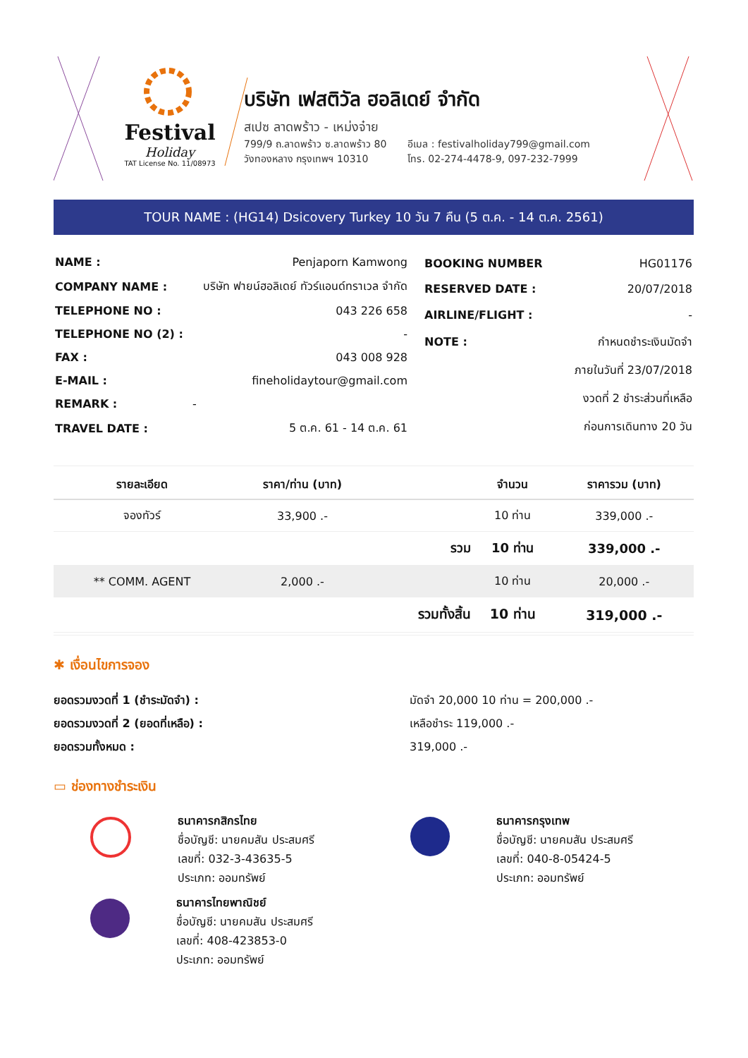Festival
Holiday
TAT License No. 11/08973
บริษัท เฟสติวัล ฮอลิเดย์ จำกัด
สเปซ ลาดพร้าว - เหม่งจ๋าย
799/9 ถ.ลาดพร้าว ซ.ลาดพร้าว 80
วังทองหลาง กรุงเทพฯ 10310
อีเมล : festivalholiday799@gmail.com
โทร. 02-274-4478-9, 097-232-7999
TOUR NAME : (HG14) Dsicovery Turkey 10 วัน 7 คืน (5 ต.ค. - 14 ต.ค. 2561)
| NAME : | Penjaporn Kamwong |
| COMPANY NAME : | บริษัท ฟายน์ฮอลิเดย์ ทัวร์แอนด์ทราเวล จำกัด |
| TELEPHONE NO : | 043 226 658 |
| TELEPHONE NO (2) : | - |
| FAX : | 043 008 928 |
| E-MAIL : | fineholidaytour@gmail.com |
| REMARK : | - |
| TRAVEL DATE : | 5 ต.ค. 61 - 14 ต.ค. 61 |
| BOOKING NUMBER | HG01176 |
| RESERVED DATE : | 20/07/2018 |
| AIRLINE/FLIGHT : | - |
| NOTE : | กำหนดชำระเงินมัดจำ |
| | ภายในวันที่ 23/07/2018 |
| | งวดที่ 2 ชำระส่วนที่เหลือ |
| | ก่อนการเดินทาง 20 วัน |
| รายละเอียด | ราคา/ท่าน (บาท) | | จำนวน | ราคารวม (บาท) |
| --- | --- | --- | --- | --- |
| จองทัวร์ | 33,900 .- | | 10 ท่าน | 339,000 .- |
| | | รวม | 10 ท่าน | 339,000 .- |
| ** COMM. AGENT | 2,000 .- | | 10 ท่าน | 20,000 .- |
| | | รวมทั้งสิ้น | 10 ท่าน | 319,000 .- |
✱ เงื่อนไขการจอง
ยอดรวมงวดที่ 1 (ชำระมัดจำ) :
ยอดรวมงวดที่ 2 (ยอดที่เหลือ) :
ยอดรวมทั้งหมด :
มัดจำ 20,000 10 ท่าน = 200,000 .-
เหลือชำระ 119,000 .-
319,000 .-
▭ ช่องทางชำระเงิน
ธนาคารกสิกรไทย
ชื่อบัญชี: นายคมสัน ประสมศรี
เลขที่: 032-3-43635-5
ประเภท: ออมทรัพย์
ธนาคารไทยพาณิชย์
ชื่อบัญชี: นายคมสัน ประสมศรี
เลขที่: 408-423853-0
ประเภท: ออมทรัพย์
ธนาคารกรุงเทพ
ชื่อบัญชี: นายคมสัน ประสมศรี
เลขที่: 040-8-05424-5
ประเภท: ออมทรัพย์